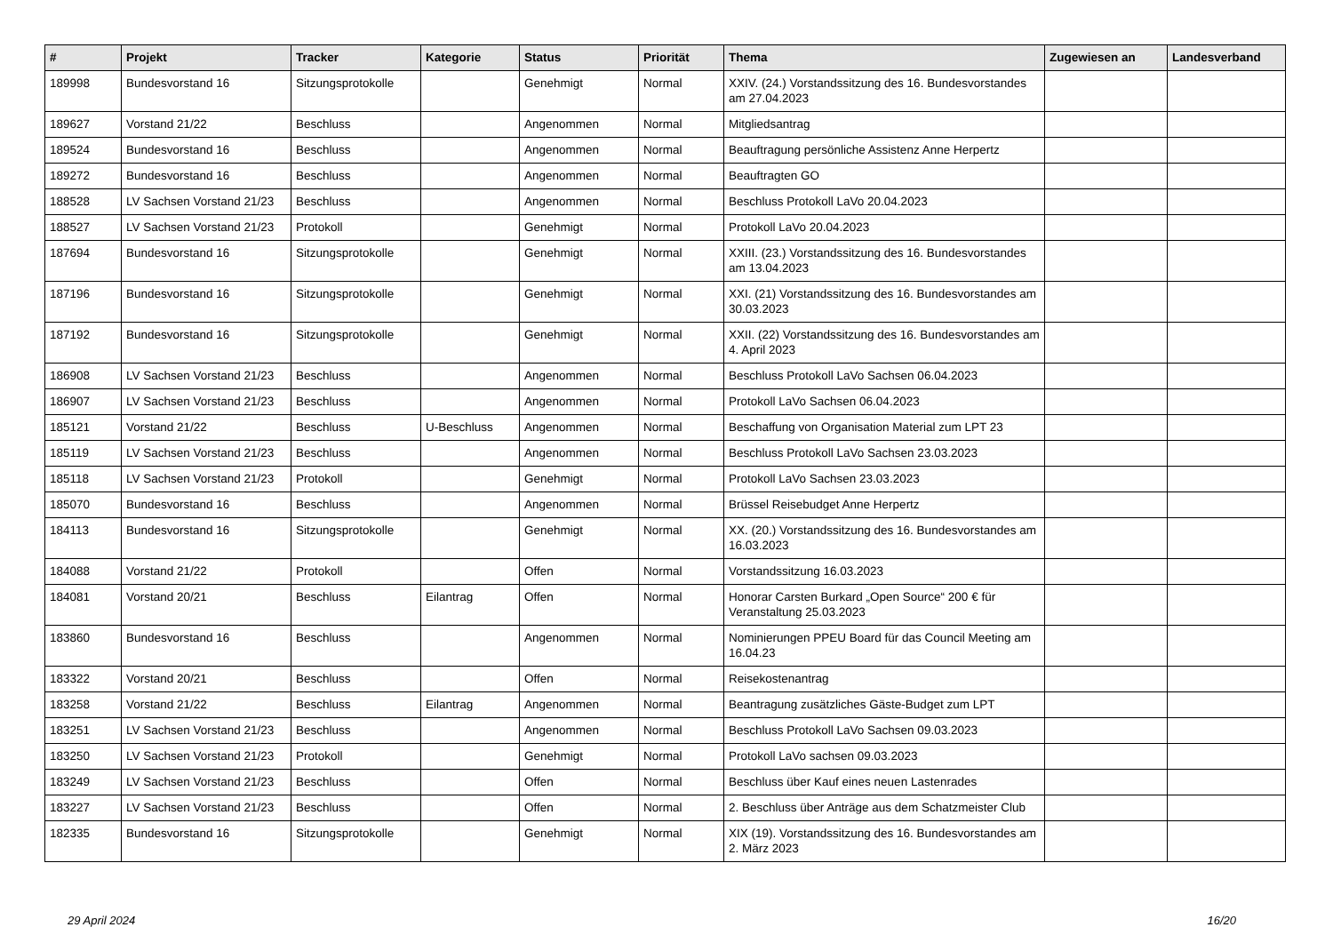| # | Projekt | Tracker | Kategorie | Status | Priorität | Thema | Zugewiesen an | Landesverband |
| --- | --- | --- | --- | --- | --- | --- | --- | --- |
| 189998 | Bundesvorstand 16 | Sitzungsprotokolle | | Genehmigt | Normal | XXIV. (24.) Vorstandssitzung des 16. Bundesvorstandes am 27.04.2023 | | |
| 189627 | Vorstand 21/22 | Beschluss | | Angenommen | Normal | Mitgliedsantrag | | |
| 189524 | Bundesvorstand 16 | Beschluss | | Angenommen | Normal | Beauftragung persönliche Assistenz Anne Herpertz | | |
| 189272 | Bundesvorstand 16 | Beschluss | | Angenommen | Normal | Beauftragten GO | | |
| 188528 | LV Sachsen Vorstand 21/23 | Beschluss | | Angenommen | Normal | Beschluss Protokoll LaVo 20.04.2023 | | |
| 188527 | LV Sachsen Vorstand 21/23 | Protokoll | | Genehmigt | Normal | Protokoll LaVo 20.04.2023 | | |
| 187694 | Bundesvorstand 16 | Sitzungsprotokolle | | Genehmigt | Normal | XXIII. (23.) Vorstandssitzung des 16. Bundesvorstandes am 13.04.2023 | | |
| 187196 | Bundesvorstand 16 | Sitzungsprotokolle | | Genehmigt | Normal | XXI. (21) Vorstandssitzung des 16. Bundesvorstandes am 30.03.2023 | | |
| 187192 | Bundesvorstand 16 | Sitzungsprotokolle | | Genehmigt | Normal | XXII. (22) Vorstandssitzung des 16. Bundesvorstandes am 4. April 2023 | | |
| 186908 | LV Sachsen Vorstand 21/23 | Beschluss | | Angenommen | Normal | Beschluss Protokoll LaVo Sachsen 06.04.2023 | | |
| 186907 | LV Sachsen Vorstand 21/23 | Beschluss | | Angenommen | Normal | Protokoll LaVo Sachsen 06.04.2023 | | |
| 185121 | Vorstand 21/22 | Beschluss | U-Beschluss | Angenommen | Normal | Beschaffung von Organisation Material zum LPT 23 | | |
| 185119 | LV Sachsen Vorstand 21/23 | Beschluss | | Angenommen | Normal | Beschluss Protokoll LaVo Sachsen 23.03.2023 | | |
| 185118 | LV Sachsen Vorstand 21/23 | Protokoll | | Genehmigt | Normal | Protokoll LaVo Sachsen 23.03.2023 | | |
| 185070 | Bundesvorstand 16 | Beschluss | | Angenommen | Normal | Brüssel Reisebudget Anne Herpertz | | |
| 184113 | Bundesvorstand 16 | Sitzungsprotokolle | | Genehmigt | Normal | XX. (20.) Vorstandssitzung des 16. Bundesvorstandes am 16.03.2023 | | |
| 184088 | Vorstand 21/22 | Protokoll | | Offen | Normal | Vorstandssitzung 16.03.2023 | | |
| 184081 | Vorstand 20/21 | Beschluss | Eilantrag | Offen | Normal | Honorar Carsten Burkard „Open Source“ 200 € für Veranstaltung 25.03.2023 | | |
| 183860 | Bundesvorstand 16 | Beschluss | | Angenommen | Normal | Nominierungen PPEU Board für das Council Meeting am 16.04.23 | | |
| 183322 | Vorstand 20/21 | Beschluss | | Offen | Normal | Reisekostenantrag | | |
| 183258 | Vorstand 21/22 | Beschluss | Eilantrag | Angenommen | Normal | Beantragung zusätzliches Gäste-Budget zum LPT | | |
| 183251 | LV Sachsen Vorstand 21/23 | Beschluss | | Angenommen | Normal | Beschluss Protokoll LaVo Sachsen 09.03.2023 | | |
| 183250 | LV Sachsen Vorstand 21/23 | Protokoll | | Genehmigt | Normal | Protokoll LaVo sachsen 09.03.2023 | | |
| 183249 | LV Sachsen Vorstand 21/23 | Beschluss | | Offen | Normal | Beschluss über Kauf eines neuen Lastenrades | | |
| 183227 | LV Sachsen Vorstand 21/23 | Beschluss | | Offen | Normal | 2. Beschluss über Anträge aus dem Schatzmeister Club | | |
| 182335 | Bundesvorstand 16 | Sitzungsprotokolle | | Genehmigt | Normal | XIX (19). Vorstandssitzung des 16. Bundesvorstandes am 2. März 2023 | | |
29 April 2024 16/20